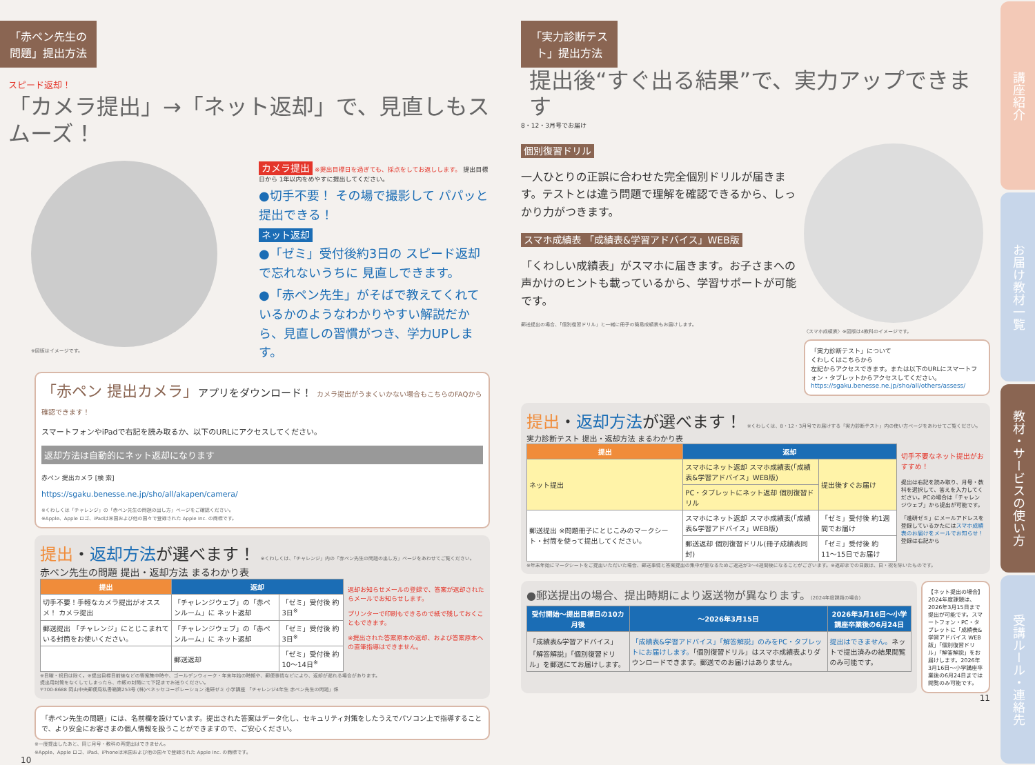「赤ペン先生の問題」提出方法
スピード返却！
「カメラ提出」→「ネット返却」で、見直しもスムーズ！
※図版はイメージです。
カメラ提出 ※提出目標日を過ぎても、採点をしてお返しします。 提出目標日から 1年以内をめやすに提出してください。
●切手不要！ その場で撮影して パパッと提出できる！
ネット返却
●「ゼミ」受付後約3日の スピード返却で忘れないうちに 見直しできます。
●「赤ペン先生」がそばで教えてくれているかのようなわかりやすい解説だから、見直しの習慣がつき、学力UPします。
「赤ペン 提出カメラ」アプリをダウンロード！ カメラ提出がうまくいかない場合もこちらのFAQから確認できます！
スマートフォンやiPadで右記を読み取るか、以下のURLにアクセスしてください。
返却方法は自動的にネット返却になります
赤ペン 提出カメラ [検 索]
https://sgaku.benesse.ne.jp/sho/all/akapen/camera/
※くわしくは「チャレンジ」の「赤ペン先生の問題の出し方」ページをご確認ください。
※Apple、Apple ロゴ、iPadは米国および他の国々で登録された Apple Inc. の商標です。
提出・返却方法が選べます！ ※くわしくは、「チャレンジ」内の「赤ペン先生の問題の出し方」ページをあわせてご覧ください。
赤ペン先生の問題 提出・返却方法 まるわかり表
| 提出 | 返却 | |
| --- | --- | --- |
| 切手不要！手軽なカメラ提出がオススメ！ カメラ提出 | 「チャレンジウェブ」の「赤ペンルーム」に ネット返却 | 「ゼミ」受付後 約3日<sup>※</sup> |
| 郵送提出 「チャレンジ」にとじこまれている封筒をお使いください。 | 「チャレンジウェブ」の「赤ペンルーム」に ネット返却 | 「ゼミ」受付後 約3日<sup>※</sup> |
| | 郵送返却 | 「ゼミ」受付後 約10〜14日<sup>※</sup> |
返却お知らせメールの登録で、答案が返却されたらメールでお知らせします。
プリンターで印刷もできるので紙で残しておくこともできます。
※提出された答案原本の返却、および答案原本への直筆指導はできません。
※日曜・祝日は除く。※提出目標日前後などの答案集中時や、ゴールデンウィーク・年末年始の時期や、郵便事情などにより、返却が遅れる場合があります。
提出用封筒をなくしてしまったら、市販の封筒にて下記までお送りください。
〒700-8688 岡山中央郵便局私書箱第253号 (株)ベネッセコーポレーション 進研ゼミ 小学講座 「チャレンジ4年生 赤ペン先生の問題」係
「赤ペン先生の問題」には、名前欄を設けています。提出された答案はデータ化し、セキュリティ対策をしたうえでパソコン上で指導することで、より安全にお客さまの個人情報を扱うことができますので、ご安心ください。
※一度提出したあと、同じ月号・教科の再提出はできません。
※Apple、Apple ロゴ、iPad、iPhoneは米国および他の国々で登録された Apple Inc. の商標です。
10
「実力診断テスト」提出方法
提出後“すぐ出る結果”で、実力アップできます
8・12・3月号でお届け
個別復習ドリル
一人ひとりの正誤に合わせた完全個別ドリルが届きます。テストとは違う問題で理解を確認できるから、しっかり力がつきます。
スマホ成績表 「成績表&学習アドバイス」WEB版
「くわしい成績表」がスマホに届きます。お子さまへの声かけのヒントも載っているから、学習サポートが可能です。
郵送提出の場合、「個別復習ドリル」と一緒に冊子の簡易成績表もお届けします。
〈スマホ成績表〉※図版は4教科のイメージです。
「実力診断テスト」について
くわしくはこちらから
左記からアクセスできます。または以下のURLにスマートフォン・タブレットからアクセスしてください。
https://sgaku.benesse.ne.jp/sho/all/others/assess/
提出・返却方法が選べます！ ※くわしくは、8・12・3月号でお届けする「実力診断テスト」内の使い方ページをあわせてご覧ください。
実力診断テスト 提出・返却方法 まるわかり表
| 提出 | 返却 | |
| --- | --- | --- |
| ネット提出 | スマホにネット返却 スマホ成績表(「成績表&学習アドバイス」WEB版) | 提出後すぐお届け |
| | PC・タブレットにネット返却 個別復習ドリル | |
| 郵送提出 ※問題冊子にとじこみのマークシート・封筒を使って提出してください。 | スマホにネット返却 スマホ成績表(「成績表&学習アドバイス」WEB版) | 「ゼミ」受付後 約1週間でお届け |
| | 郵送返却 個別復習ドリル(冊子成績表同封) | 「ゼミ」受付後 約11〜15日でお届け |
切手不要なネット提出がおすすめ！
提出は右記を読み取り、月号・教科を選択して、答えを入力してください。PCの場合は「チャレンジウェブ」から提出が可能です。
「進研ゼミ」にメールアドレスを登録しているかたにはスマホ成績表のお届けをメールでお知らせ！ 登録は右記から
※年末年始にマークシートをご提出いただいた場合、郵送事情と答案提出の集中が重なるためご返送が3〜4週間後になることがございます。※返却までの日数は、日・祝を除いたものです。
●郵送提出の場合、提出時期により返送物が異なります。(2024年度課題の場合)
| 受付開始〜提出目標日の10カ月後 | 〜2026年3月15日 | 2026年3月16日〜小学講座卒業後の6月24日 |
| --- | --- | --- |
| 「成績表&学習アドバイス」「解答解説」「個別復習ドリル」を郵送にてお届けします。 | 「成績表&学習アドバイス」「解答解説」のみをPC・タブレットにお届けします。 「個別復習ドリル」はスマホ成績表よりダウンロードできます。郵送でのお届けはありません。 | 提出はできません。 ネットで提出済みの結果閲覧のみ可能です。 |
【ネット提出の場合】2024年度課題は、2026年3月15日まで提出が可能です。スマートフォン・PC・タブレットに「成績表&学習アドバイス WEB版」「個別復習ドリル」「解答解説」をお届けします。2026年3月16日〜小学講座卒業後の6月24日までは閲覧のみ可能です。
11
講座紹介
お届け教材一覧
教材・サービスの使い方
受講ルール・連絡先